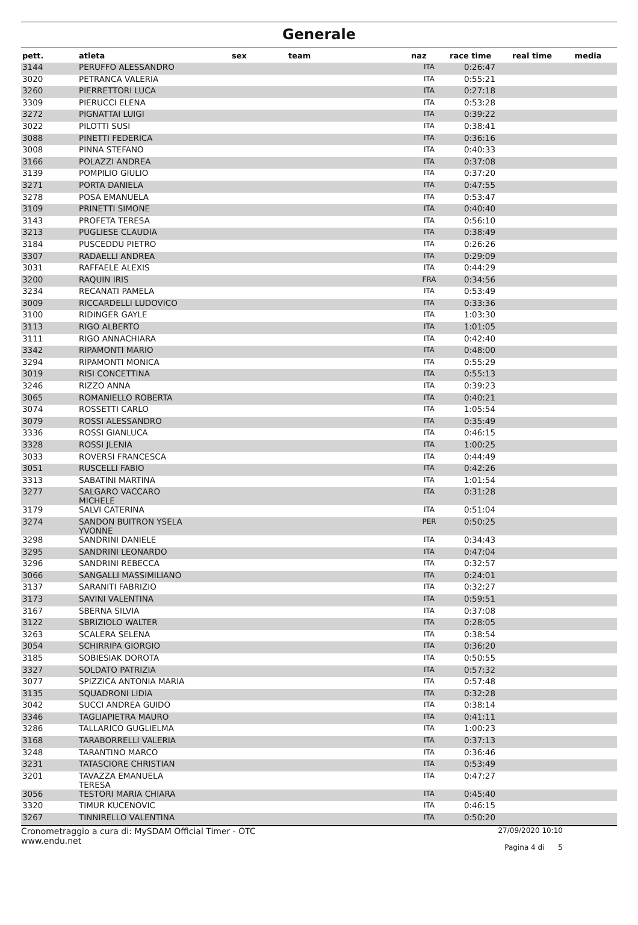Generale
| pett. | atleta | sex | team | naz | race time | real time | media |
| --- | --- | --- | --- | --- | --- | --- | --- |
| 3144 | PERUFFO ALESSANDRO | | | ITA | 0:26:47 | | |
| 3020 | PETRANCA VALERIA | | | ITA | 0:55:21 | | |
| 3260 | PIERRETTORI LUCA | | | ITA | 0:27:18 | | |
| 3309 | PIERUCCI ELENA | | | ITA | 0:53:28 | | |
| 3272 | PIGNATTAI LUIGI | | | ITA | 0:39:22 | | |
| 3022 | PILOTTI SUSI | | | ITA | 0:38:41 | | |
| 3088 | PINETTI FEDERICA | | | ITA | 0:36:16 | | |
| 3008 | PINNA STEFANO | | | ITA | 0:40:33 | | |
| 3166 | POLAZZI ANDREA | | | ITA | 0:37:08 | | |
| 3139 | POMPILIO GIULIO | | | ITA | 0:37:20 | | |
| 3271 | PORTA DANIELA | | | ITA | 0:47:55 | | |
| 3278 | POSA EMANUELA | | | ITA | 0:53:47 | | |
| 3109 | PRINETTI SIMONE | | | ITA | 0:40:40 | | |
| 3143 | PROFETA TERESA | | | ITA | 0:56:10 | | |
| 3213 | PUGLIESE CLAUDIA | | | ITA | 0:38:49 | | |
| 3184 | PUSCEDDU PIETRO | | | ITA | 0:26:26 | | |
| 3307 | RADAELLI ANDREA | | | ITA | 0:29:09 | | |
| 3031 | RAFFAELE ALEXIS | | | ITA | 0:44:29 | | |
| 3200 | RAQUIN IRIS | | | FRA | 0:34:56 | | |
| 3234 | RECANATI PAMELA | | | ITA | 0:53:49 | | |
| 3009 | RICCARDELLI LUDOVICO | | | ITA | 0:33:36 | | |
| 3100 | RIDINGER GAYLE | | | ITA | 1:03:30 | | |
| 3113 | RIGO ALBERTO | | | ITA | 1:01:05 | | |
| 3111 | RIGO ANNACHIARA | | | ITA | 0:42:40 | | |
| 3342 | RIPAMONTI MARIO | | | ITA | 0:48:00 | | |
| 3294 | RIPAMONTI MONICA | | | ITA | 0:55:29 | | |
| 3019 | RISI CONCETTINA | | | ITA | 0:55:13 | | |
| 3246 | RIZZO ANNA | | | ITA | 0:39:23 | | |
| 3065 | ROMANIELLO ROBERTA | | | ITA | 0:40:21 | | |
| 3074 | ROSSETTI CARLO | | | ITA | 1:05:54 | | |
| 3079 | ROSSI ALESSANDRO | | | ITA | 0:35:49 | | |
| 3336 | ROSSI GIANLUCA | | | ITA | 0:46:15 | | |
| 3328 | ROSSI JLENIA | | | ITA | 1:00:25 | | |
| 3033 | ROVERSI FRANCESCA | | | ITA | 0:44:49 | | |
| 3051 | RUSCELLI FABIO | | | ITA | 0:42:26 | | |
| 3313 | SABATINI MARTINA | | | ITA | 1:01:54 | | |
| 3277 | SALGARO VACCARO MICHELE | | | ITA | 0:31:28 | | |
| 3179 | SALVI CATERINA | | | ITA | 0:51:04 | | |
| 3274 | SANDON BUITRON YSELA YVONNE | | | PER | 0:50:25 | | |
| 3298 | SANDRINI DANIELE | | | ITA | 0:34:43 | | |
| 3295 | SANDRINI LEONARDO | | | ITA | 0:47:04 | | |
| 3296 | SANDRINI REBECCA | | | ITA | 0:32:57 | | |
| 3066 | SANGALLI MASSIMILIANO | | | ITA | 0:24:01 | | |
| 3137 | SARANITI FABRIZIO | | | ITA | 0:32:27 | | |
| 3173 | SAVINI VALENTINA | | | ITA | 0:59:51 | | |
| 3167 | SBERNA SILVIA | | | ITA | 0:37:08 | | |
| 3122 | SBRIZIOLO WALTER | | | ITA | 0:28:05 | | |
| 3263 | SCALERA SELENA | | | ITA | 0:38:54 | | |
| 3054 | SCHIRRIPA GIORGIO | | | ITA | 0:36:20 | | |
| 3185 | SOBIESIAK DOROTA | | | ITA | 0:50:55 | | |
| 3327 | SOLDATO PATRIZIA | | | ITA | 0:57:32 | | |
| 3077 | SPIZZICA ANTONIA MARIA | | | ITA | 0:57:48 | | |
| 3135 | SQUADRONI LIDIA | | | ITA | 0:32:28 | | |
| 3042 | SUCCI ANDREA GUIDO | | | ITA | 0:38:14 | | |
| 3346 | TAGLIAPIETRA MAURO | | | ITA | 0:41:11 | | |
| 3286 | TALLARICO GUGLIELMA | | | ITA | 1:00:23 | | |
| 3168 | TARABORRELLI VALERIA | | | ITA | 0:37:13 | | |
| 3248 | TARANTINO MARCO | | | ITA | 0:36:46 | | |
| 3231 | TATASCIORE CHRISTIAN | | | ITA | 0:53:49 | | |
| 3201 | TAVAZZA EMANUELA TERESA | | | ITA | 0:47:27 | | |
| 3056 | TESTORI MARIA CHIARA | | | ITA | 0:45:40 | | |
| 3320 | TIMUR KUCENOVIC | | | ITA | 0:46:15 | | |
| 3267 | TINNIRELLO VALENTINA | | | ITA | 0:50:20 | | |
Cronometraggio a cura di: MySDAM Official Timer - OTC
www.endu.net
27/09/2020 10:10
Pagina 4 di 5